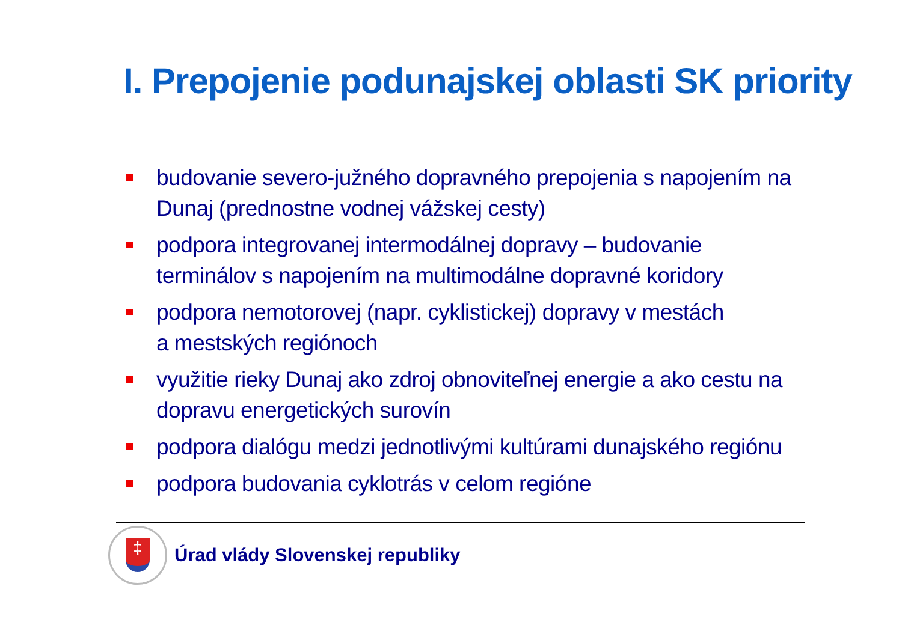I. Prepojenie podunajskej oblasti SK priority
budovanie severo-južného dopravného prepojenia s napojením na Dunaj (prednostne vodnej vážskej cesty)
podpora integrovanej intermodálnej dopravy – budovanie terminálov s napojením na multimodálne dopravné koridory
podpora nemotorovej (napr. cyklistickej) dopravy v mestách
a mestských regiónoch
využitie rieky Dunaj ako zdroj obnoviteľnej energie a ako cestu na dopravu energetických surovín
podpora dialógu medzi jednotlivými kultúrami dunajského regiónu
podpora budovania cyklotrás v celom regióne
‡
Úrad vlády Slovenskej republiky